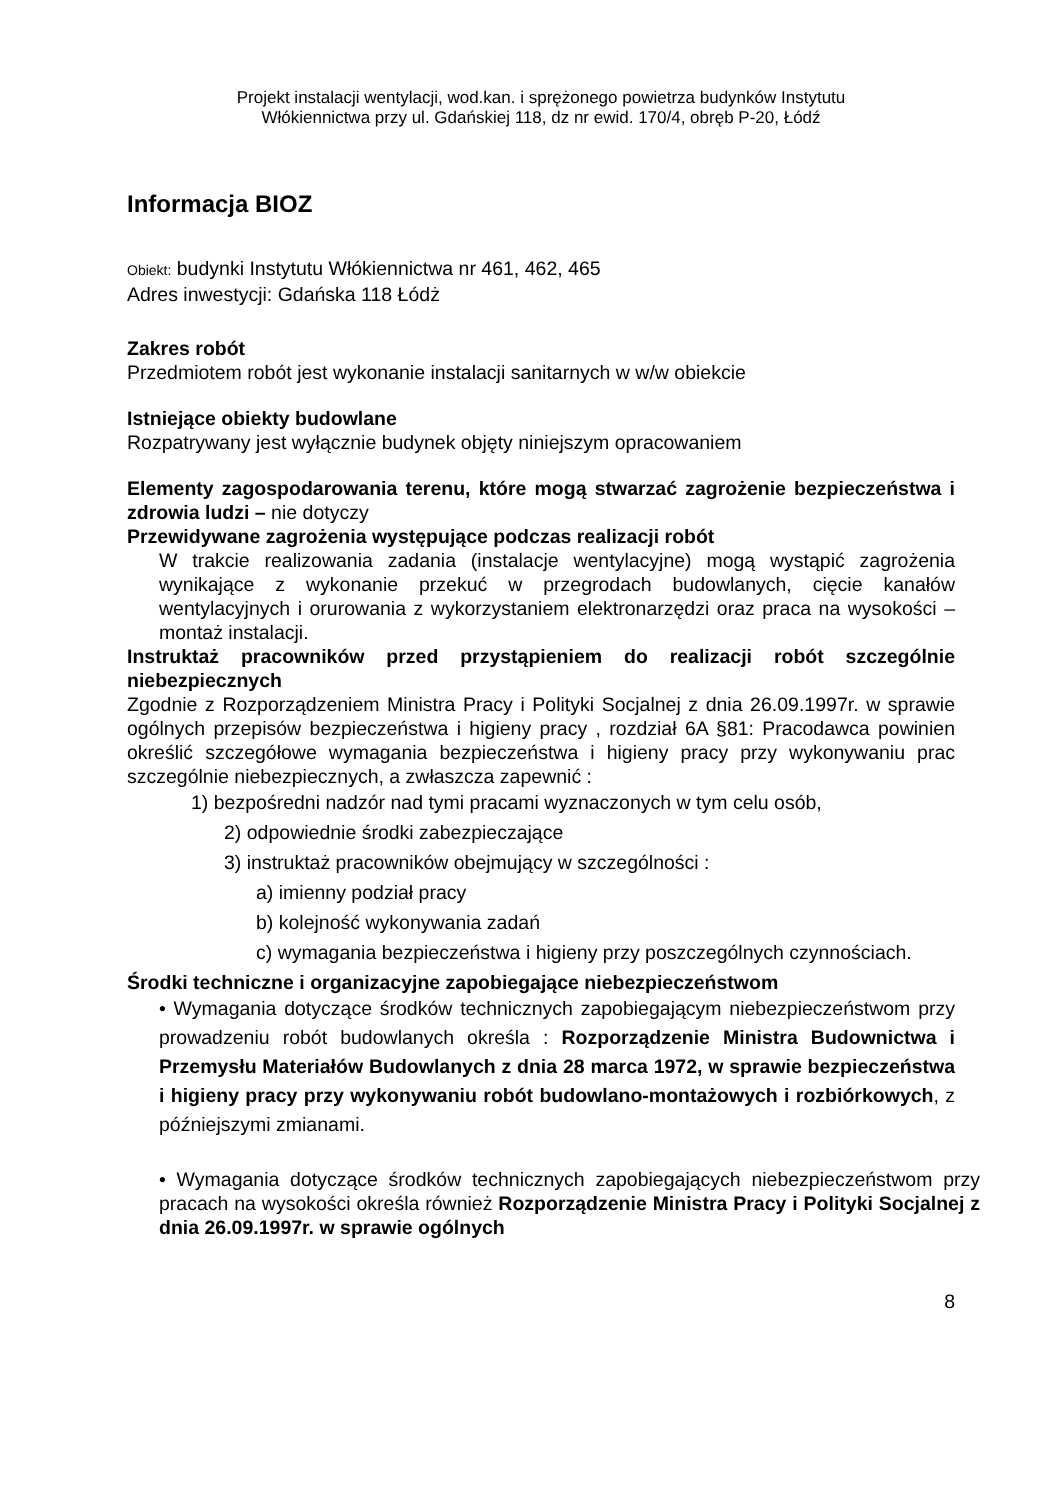Projekt instalacji wentylacji, wod.kan. i sprężonego powietrza budynków Instytutu
Włókiennictwa przy ul. Gdańskiej 118, dz nr ewid. 170/4, obręb P-20, Łódź
Informacja BIOZ
Obiekt: budynki Instytutu Włókiennictwa nr 461, 462, 465
Adres inwestycji: Gdańska 118 Łódż
Zakres robót
Przedmiotem robót jest wykonanie instalacji sanitarnych w w/w obiekcie
Istniejące obiekty budowlane
Rozpatrywany jest wyłącznie budynek objęty niniejszym opracowaniem
Elementy zagospodarowania terenu, które mogą stwarzać zagrożenie bezpieczeństwa i zdrowia ludzi – nie dotyczy
Przewidywane zagrożenia występujące podczas realizacji robót
W trakcie realizowania zadania (instalacje wentylacyjne) mogą wystąpić zagrożenia wynikające z wykonanie przekuć w przegrodach budowlanych, cięcie kanałów wentylacyjnych i orurowania z wykorzystaniem elektronarzędzi oraz praca na wysokości – montaż instalacji.
Instruktaż pracowników przed przystąpieniem do realizacji robót szczególnie niebezpiecznych
Zgodnie z Rozporządzeniem Ministra Pracy i Polityki Socjalnej z dnia 26.09.1997r. w sprawie ogólnych przepisów bezpieczeństwa i higieny pracy , rozdział 6A §81: Pracodawca powinien określić szczegółowe wymagania bezpieczeństwa i higieny pracy przy wykonywaniu prac szczególnie niebezpiecznych, a zwłaszcza zapewnić :
1) bezpośredni nadzór nad tymi pracami wyznaczonych w tym celu osób,
2) odpowiednie środki zabezpieczające
3) instruktaż pracowników obejmujący w szczególności :
a) imienny podział pracy
b) kolejność wykonywania zadań
c) wymagania bezpieczeństwa i higieny przy poszczególnych czynnościach.
Środki techniczne i organizacyjne zapobiegające niebezpieczeństwom
• Wymagania dotyczące środków technicznych zapobiegającym niebezpieczeństwom przy prowadzeniu robót budowlanych określa : Rozporządzenie Ministra Budownictwa i Przemysłu Materiałów Budowlanych z dnia 28 marca 1972, w sprawie bezpieczeństwa i higieny pracy przy wykonywaniu robót budowlano-montażowych i rozbiórkowych, z późniejszymi zmianami.
• Wymagania dotyczące środków technicznych zapobiegających niebezpieczeństwom przy pracach na wysokości określa również Rozporządzenie Ministra Pracy i Polityki Socjalnej z dnia 26.09.1997r. w sprawie ogólnych
8